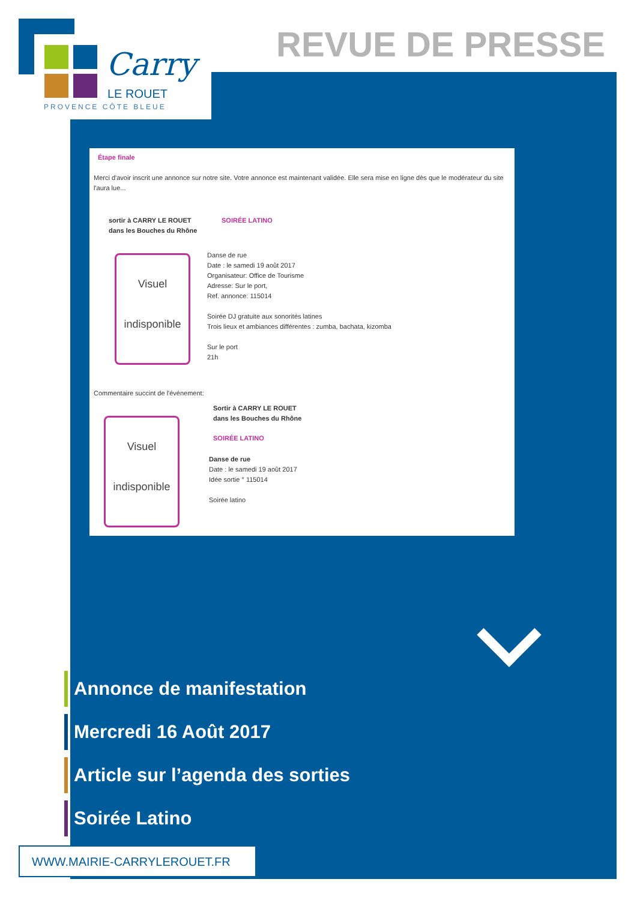Carry
LE ROUET
PROVENCE CÔTE BLEUE
REVUE DE PRESSE
Étape finale
Merci d'avoir inscrit une annonce sur notre site. Votre annonce est maintenant validée. Elle sera mise en ligne dès que le modérateur du site l'aura lue...
sortir à CARRY LE ROUET
dans les Bouches du Rhône
SOIRÉE LATINO
Visuel
indisponible
Danse de rue
Date : le samedi 19 août 2017
Organisateur: Office de Tourisme
Adresse: Sur le port,
Ref. annonce: 115014
Soirée DJ gratuite aux sonorités latines
Trois lieux et ambiances différentes : zumba, bachata, kizomba
Sur le port
21h
Commentaire succint de l'événement:
Visuel
indisponible
Sortir à CARRY LE ROUET
dans les Bouches du Rhône
SOIRÉE LATINO
Danse de rue
Date : le samedi 19 août 2017
Idée sortie ° 115014
Soirée latino
Annonce de manifestation
Mercredi 16 Août 2017
Article sur l’agenda des sorties
Soirée Latino
WWW.MAIRIE-CARRYLEROUET.FR